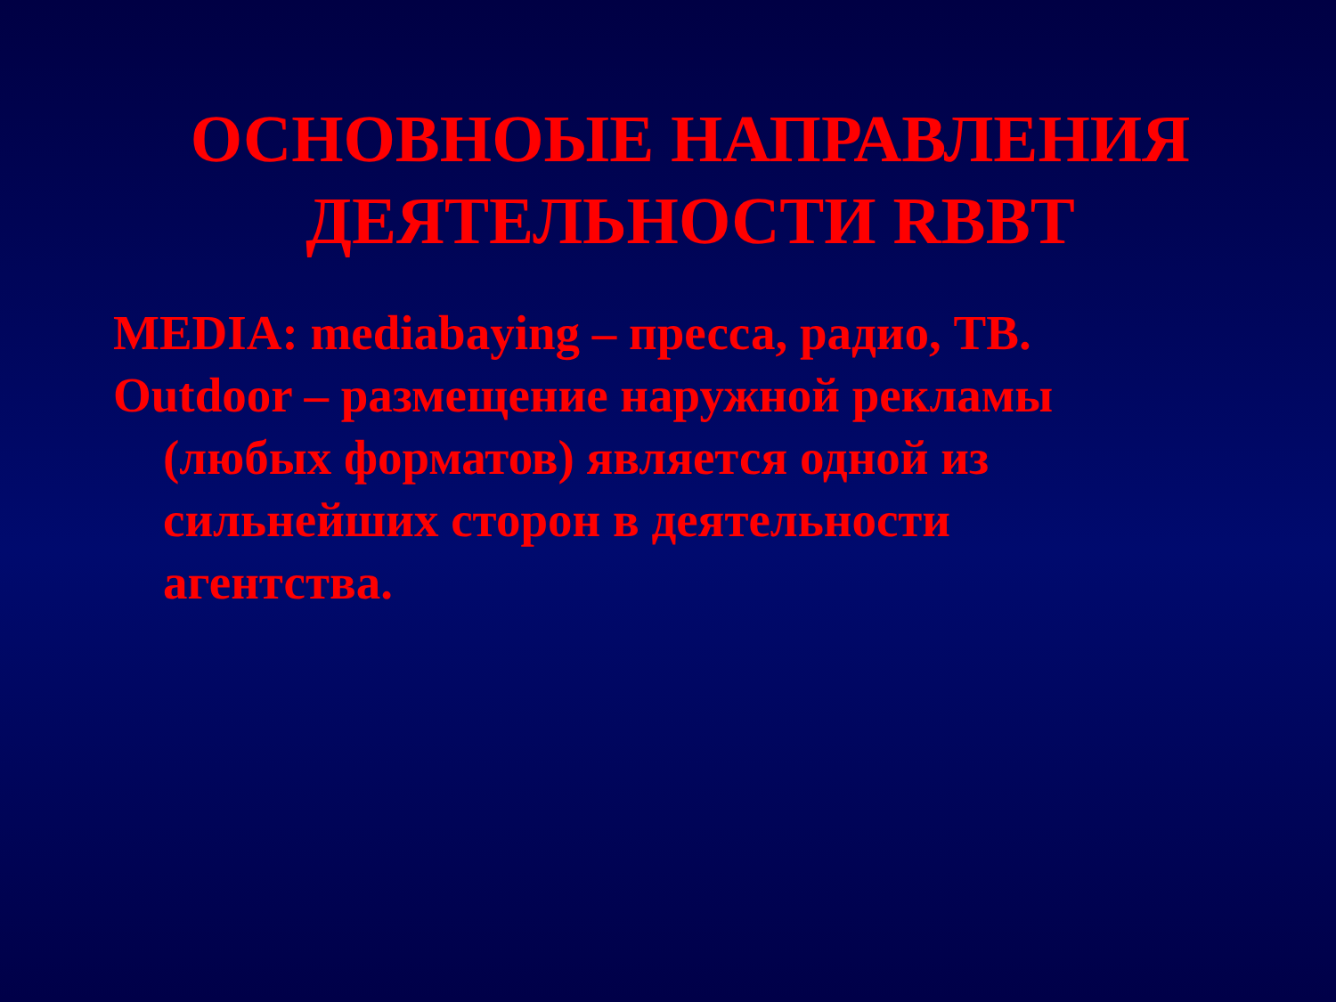ОСНОВНОЫЕ НАПРАВЛЕНИЯ
ДЕЯТЕЛЬНОСТИ RBBT
MEDIA: mediabaying – пресса, радио, ТВ.
Outdoor – размещение наружной рекламы (любых форматов) является одной из сильнейших сторон в деятельности агентства.